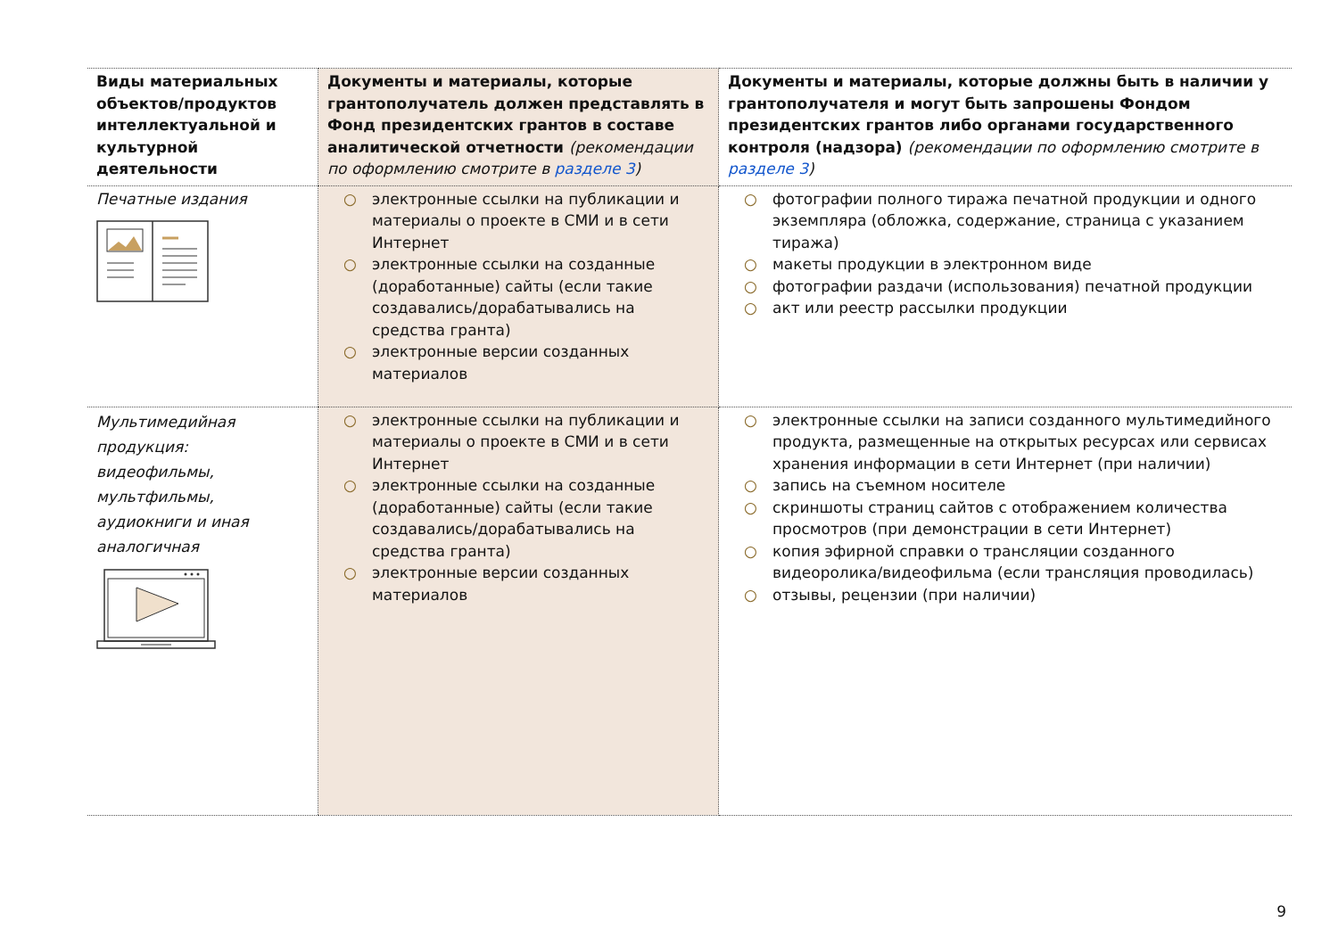| Виды материальных объектов/продуктов интеллектуальной и культурной деятельности | Документы и материалы, которые грантополучатель должен представлять в Фонд президентских грантов в составе аналитической отчетности (рекомендации по оформлению смотрите в разделе 3 ) | Документы и материалы, которые должны быть в наличии у грантополучателя и могут быть запрошены Фондом президентских грантов либо органами государственного контроля (надзора) (рекомендации по оформлению смотрите в разделе 3 ) |
| --- | --- | --- |
| Печатные издания | ○ электронные ссылки на публикации и материалы о проекте в СМИ и в сети Интернет ○ электронные ссылки на созданные (доработанные) сайты (если такие создавались/дорабатывались на средства гранта) ○ электронные версии созданных материалов | ○ фотографии полного тиража печатной продукции и одного экземпляра (обложка, содержание, страница с указанием тиража) ○ макеты продукции в электронном виде ○ фотографии раздачи (использования) печатной продукции ○ акт или реестр рассылки продукции |
| Мультимедийная продукция: видеофильмы, мультфильмы, аудиокниги и иная аналогичная | ○ электронные ссылки на публикации и материалы о проекте в СМИ и в сети Интернет ○ электронные ссылки на созданные (доработанные) сайты (если такие создавались/дорабатывались на средства гранта) ○ электронные версии созданных материалов | ○ электронные ссылки на записи созданного мультимедийного продукта, размещенные на открытых ресурсах или сервисах хранения информации в сети Интернет (при наличии) ○ запись на съемном носителе ○ скриншоты страниц сайтов с отображением количества просмотров (при демонстрации в сети Интернет) ○ копия эфирной справки о трансляции созданного видеоролика/видеофильма (если трансляция проводилась) ○ отзывы, рецензии (при наличии) |
9